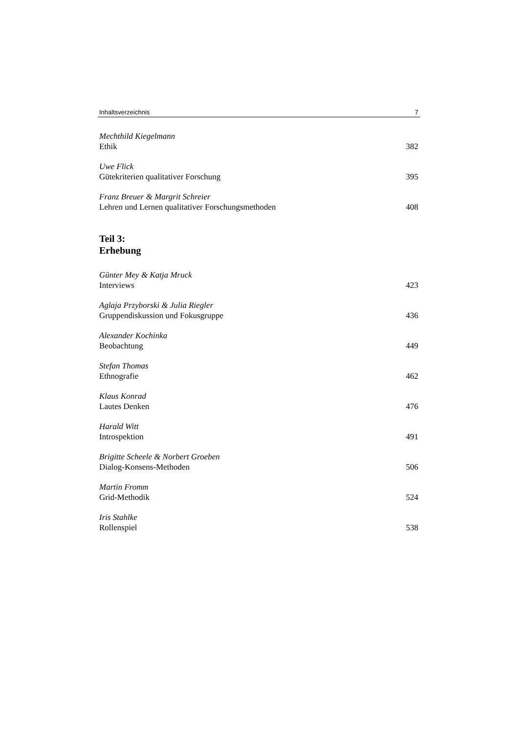Inhaltsverzeichnis 7
Mechthild Kiegelmann
Ethik 382
Uwe Flick
Gütekriterien qualitativer Forschung 395
Franz Breuer & Margrit Schreier
Lehren und Lernen qualitativer Forschungsmethoden 408
Teil 3:
Erhebung
Günter Mey & Katja Mruck
Interviews 423
Aglaja Przyborski & Julia Riegler
Gruppendiskussion und Fokusgruppe 436
Alexander Kochinka
Beobachtung 449
Stefan Thomas
Ethnografie 462
Klaus Konrad
Lautes Denken 476
Harald Witt
Introspektion 491
Brigitte Scheele & Norbert Groeben
Dialog-Konsens-Methoden 506
Martin Fromm
Grid-Methodik 524
Iris Stahlke
Rollenspiel 538